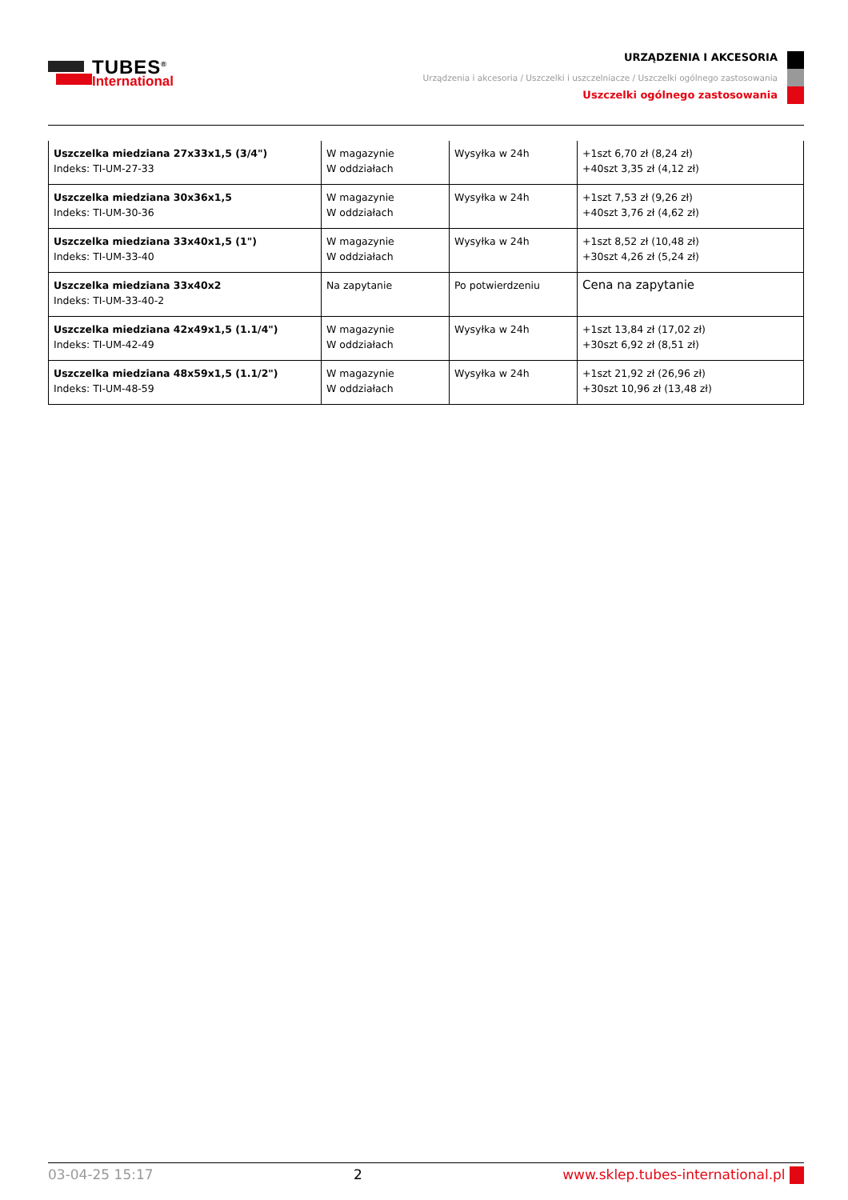TUBES<sup>®</sup>
International
URZĄDZENIA I AKCESORIA
Urządzenia i akcesoria / Uszczelki i uszczelniacze / Uszczelki ogólnego zastosowania
Uszczelki ogólnego zastosowania
| Uszczelka miedziana 27x33x1,5 (3/4") Indeks: TI-UM-27-33 | W magazynie W oddziałach | Wysyłka w 24h | +1szt 6,70 zł (8,24 zł) +40szt 3,35 zł (4,12 zł) |
| Uszczelka miedziana 30x36x1,5 Indeks: TI-UM-30-36 | W magazynie W oddziałach | Wysyłka w 24h | +1szt 7,53 zł (9,26 zł) +40szt 3,76 zł (4,62 zł) |
| Uszczelka miedziana 33x40x1,5 (1") Indeks: TI-UM-33-40 | W magazynie W oddziałach | Wysyłka w 24h | +1szt 8,52 zł (10,48 zł) +30szt 4,26 zł (5,24 zł) |
| Uszczelka miedziana 33x40x2 Indeks: TI-UM-33-40-2 | Na zapytanie | Po potwierdzeniu | Cena na zapytanie |
| Uszczelka miedziana 42x49x1,5 (1.1/4") Indeks: TI-UM-42-49 | W magazynie W oddziałach | Wysyłka w 24h | +1szt 13,84 zł (17,02 zł) +30szt 6,92 zł (8,51 zł) |
| Uszczelka miedziana 48x59x1,5 (1.1/2") Indeks: TI-UM-48-59 | W magazynie W oddziałach | Wysyłka w 24h | +1szt 21,92 zł (26,96 zł) +30szt 10,96 zł (13,48 zł) |
03-04-25 15:17 2 www.sklep.tubes-international.pl